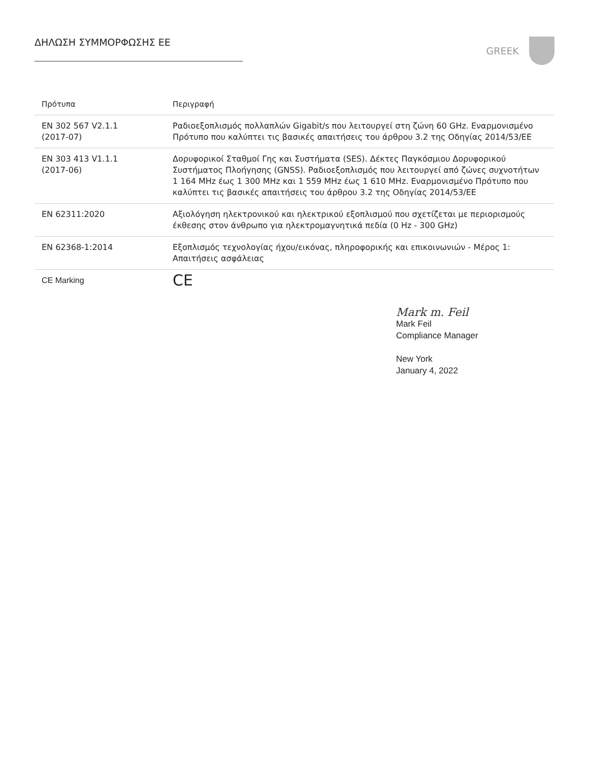ΔΗΛΩΣΗ ΣΥΜΜΟΡΦΩΣΗΣ ΕΕ GREEK
| Πρότυπα | Περιγραφή |
| --- | --- |
| EN 302 567 V2.1.1 (2017-07) | Ραδιοεξοπλισμός πολλαπλών Gigabit/s που λειτουργεί στη ζώνη 60 GHz. Εναρμονισμένο Πρότυπο που καλύπτει τις βασικές απαιτήσεις του άρθρου 3.2 της Οδηγίας 2014/53/ΕΕ |
| EN 303 413 V1.1.1 (2017-06) | Δορυφορικοί Σταθμοί Γης και Συστήματα (SES). Δέκτες Παγκόσμιου Δορυφορικού Συστήματος Πλοήγησης (GNSS). Ραδιοεξοπλισμός που λειτουργεί από ζώνες συχνοτήτων 1 164 MHz έως 1 300 MHz και 1 559 MHz έως 1 610 MHz. Εναρμονισμένο Πρότυπο που καλύπτει τις βασικές απαιτήσεις του άρθρου 3.2 της Οδηγίας 2014/53/ΕΕ |
| EN 62311:2020 | Αξιολόγηση ηλεκτρονικού και ηλεκτρικού εξοπλισμού που σχετίζεται με περιορισμούς έκθεσης στον άνθρωπο για ηλεκτρομαγνητικά πεδία (0 Hz - 300 GHz) |
| EN 62368-1:2014 | Εξοπλισμός τεχνολογίας ήχου/εικόνας, πληροφορικής και επικοινωνιών - Μέρος 1: Απαιτήσεις ασφάλειας |
| CE Marking | CE |
Mark m. Feil
Mark Feil
Compliance Manager
New York
January 4, 2022